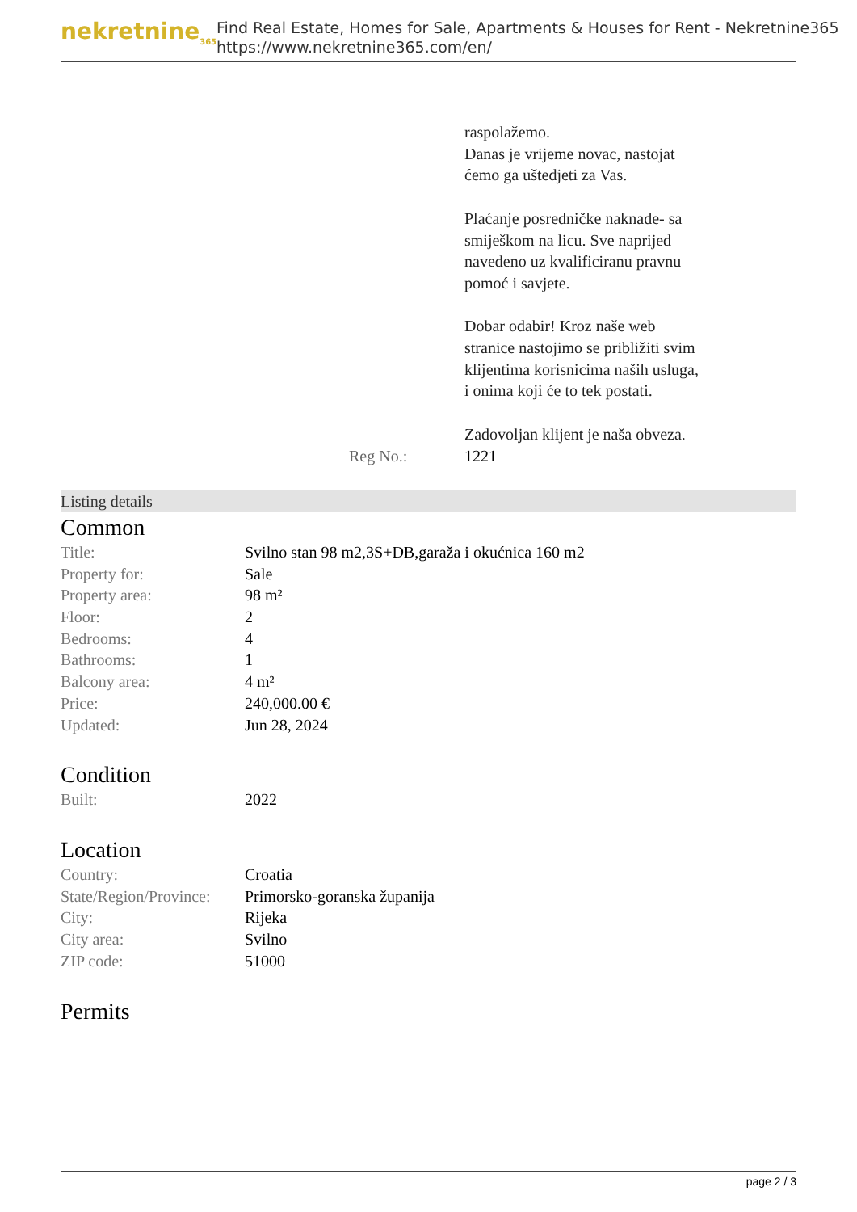nekretnine<sub>365</sub>
Find Real Estate, Homes for Sale, Apartments & Houses for Rent - Nekretnine365
https://www.nekretnine365.com/en/
raspolažemo.
Danas je vrijeme novac, nastojat ćemo ga uštedjeti za Vas.
Plaćanje posredničke naknade- sa smiješkom na licu. Sve naprijed navedeno uz kvalificiranu pravnu pomoć i savjete.
Dobar odabir! Kroz naše web stranice nastojimo se približiti svim klijentima korisnicima naših usluga, i onima koji će to tek postati.
Zadovoljan klijent je naša obveza.
Reg No.: 1221
Listing details
Common
| Title: | Svilno stan 98 m2,3S+DB,garaža i okućnica 160 m2 |
| Property for: | Sale |
| Property area: | 98 m² |
| Floor: | 2 |
| Bedrooms: | 4 |
| Bathrooms: | 1 |
| Balcony area: | 4 m² |
| Price: | 240,000.00 € |
| Updated: | Jun 28, 2024 |
Condition
| Built: | 2022 |
Location
| Country: | Croatia |
| State/Region/Province: | Primorsko-goranska županija |
| City: | Rijeka |
| City area: | Svilno |
| ZIP code: | 51000 |
Permits
page 2 / 3